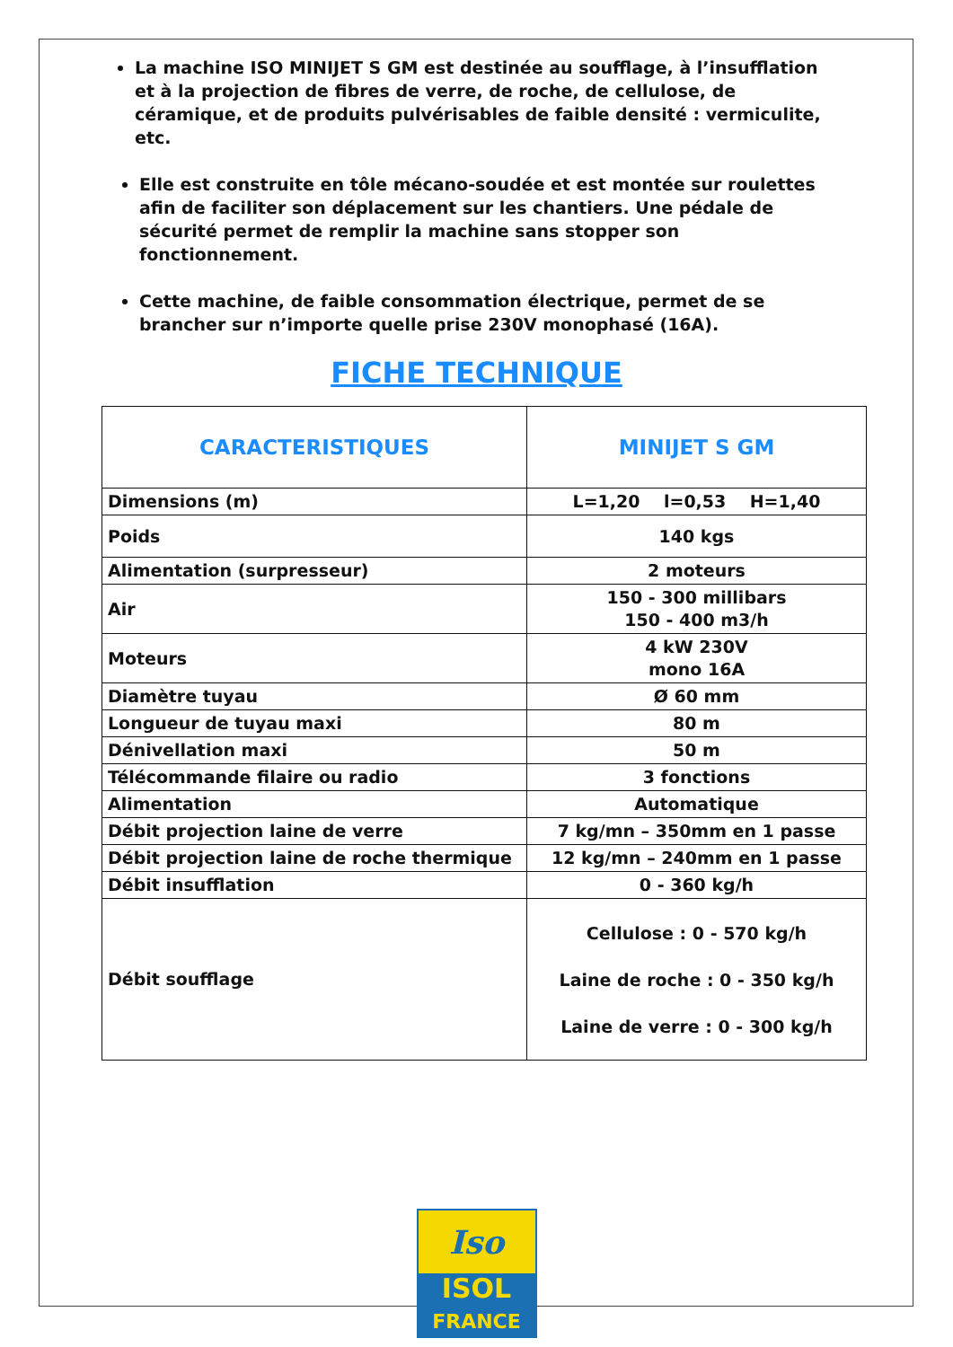La machine ISO MINIJET S GM est destinée au soufflage, à l’insufflation et à la projection de fibres de verre, de roche, de cellulose, de céramique, et de produits pulvérisables de faible densité : vermiculite, etc.
Elle est construite en tôle mécano-soudée et est montée sur roulettes afin de faciliter son déplacement sur les chantiers. Une pédale de sécurité permet de remplir la machine sans stopper son fonctionnement.
Cette machine, de faible consommation électrique, permet de se brancher sur n’importe quelle prise 230V monophasé (16A).
FICHE TECHNIQUE
| CARACTERISTIQUES | MINIJET S GM |
| --- | --- |
| Dimensions (m) | L=1,20 l=0,53 H=1,40 |
| Poids | 140 kgs |
| Alimentation (surpresseur) | 2 moteurs |
| Air | 150 - 300 millibars 150 - 400 m3/h |
| Moteurs | 4 kW 230V mono 16A |
| Diamètre tuyau | Ø 60 mm |
| Longueur de tuyau maxi | 80 m |
| Dénivellation maxi | 50 m |
| Télécommande filaire ou radio | 3 fonctions |
| Alimentation | Automatique |
| Débit projection laine de verre | 7 kg/mn – 350mm en 1 passe |
| Débit projection laine de roche thermique | 12 kg/mn – 240mm en 1 passe |
| Débit insufflation | 0 - 360 kg/h |
| Débit soufflage | Cellulose : 0 - 570 kg/h Laine de roche : 0 - 350 kg/h Laine de verre : 0 - 300 kg/h |
Iso
ISOL
FRANCE